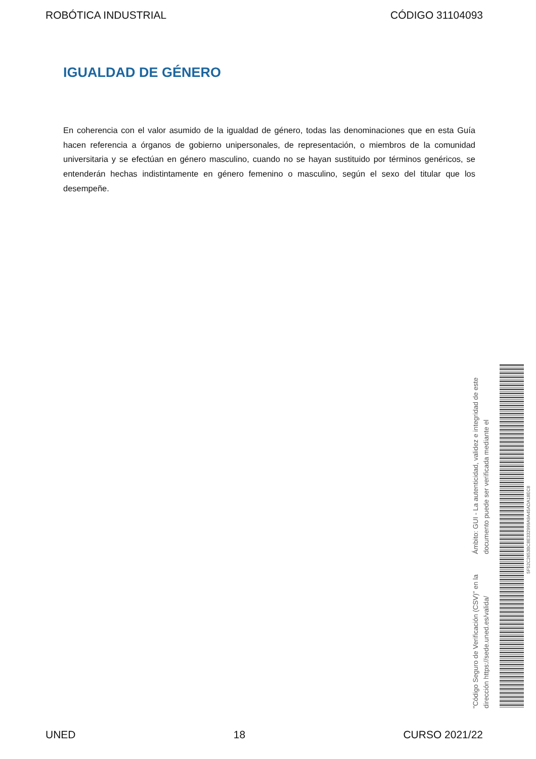ROBÓTICA INDUSTRIAL CÓDIGO 31104093
IGUALDAD DE GÉNERO
En coherencia con el valor asumido de la igualdad de género, todas las denominaciones que en esta Guía hacen referencia a órganos de gobierno unipersonales, de representación, o miembros de la comunidad universitaria y se efectúan en género masculino, cuando no se hayan sustituido por términos genéricos, se entenderán hechas indistintamente en género femenino o masculino, según el sexo del titular que los desempeñe.
"Código Seguro de Verificación (CSV)" en la dirección https://sede.uned.es/valida/
Ámbito: GUI - La autenticidad, validez e integridad de este documento puede ser verificada mediante el
5F52C2653BC8E332999A9A45ADA18EC8
UNED 18 CURSO 2021/22